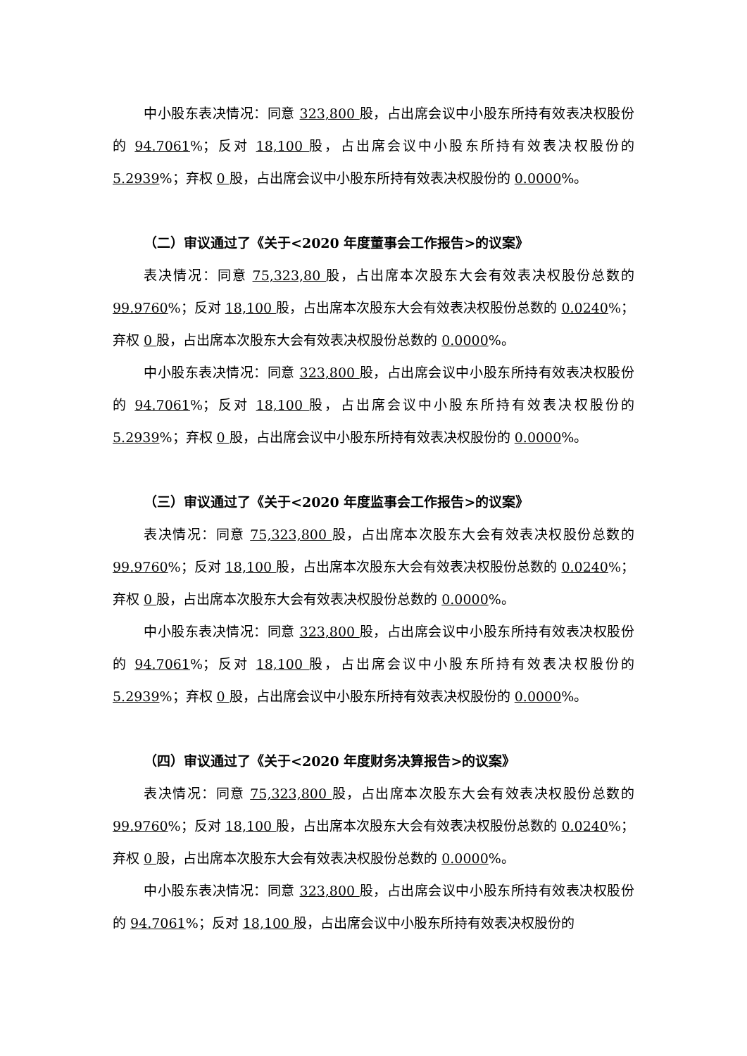中小股东表决情况：同意 323,800 股，占出席会议中小股东所持有效表决权股份的 94.7061%；反对 18,100 股，占出席会议中小股东所持有效表决权股份的 5.2939%；弃权 0 股，占出席会议中小股东所持有效表决权股份的 0.0000%。
（二）审议通过了《关于<2020 年度董事会工作报告>的议案》
表决情况：同意 75,323,80 股，占出席本次股东大会有效表决权股份总数的 99.9760%；反对 18,100 股，占出席本次股东大会有效表决权股份总数的 0.0240%；弃权 0 股，占出席本次股东大会有效表决权股份总数的 0.0000%。
中小股东表决情况：同意 323,800 股，占出席会议中小股东所持有效表决权股份的 94.7061%；反对 18,100 股，占出席会议中小股东所持有效表决权股份的 5.2939%；弃权 0 股，占出席会议中小股东所持有效表决权股份的 0.0000%。
（三）审议通过了《关于<2020 年度监事会工作报告>的议案》
表决情况：同意 75,323,800 股，占出席本次股东大会有效表决权股份总数的 99.9760%；反对 18,100 股，占出席本次股东大会有效表决权股份总数的 0.0240%；弃权 0 股，占出席本次股东大会有效表决权股份总数的 0.0000%。
中小股东表决情况：同意 323,800 股，占出席会议中小股东所持有效表决权股份的 94.7061%；反对 18,100 股，占出席会议中小股东所持有效表决权股份的 5.2939%；弃权 0 股，占出席会议中小股东所持有效表决权股份的 0.0000%。
（四）审议通过了《关于<2020 年度财务决算报告>的议案》
表决情况：同意 75,323,800 股，占出席本次股东大会有效表决权股份总数的 99.9760%；反对 18,100 股，占出席本次股东大会有效表决权股份总数的 0.0240%；弃权 0 股，占出席本次股东大会有效表决权股份总数的 0.0000%。
中小股东表决情况：同意 323,800 股，占出席会议中小股东所持有效表决权股份的 94.7061%；反对 18,100 股，占出席会议中小股东所持有效表决权股份的